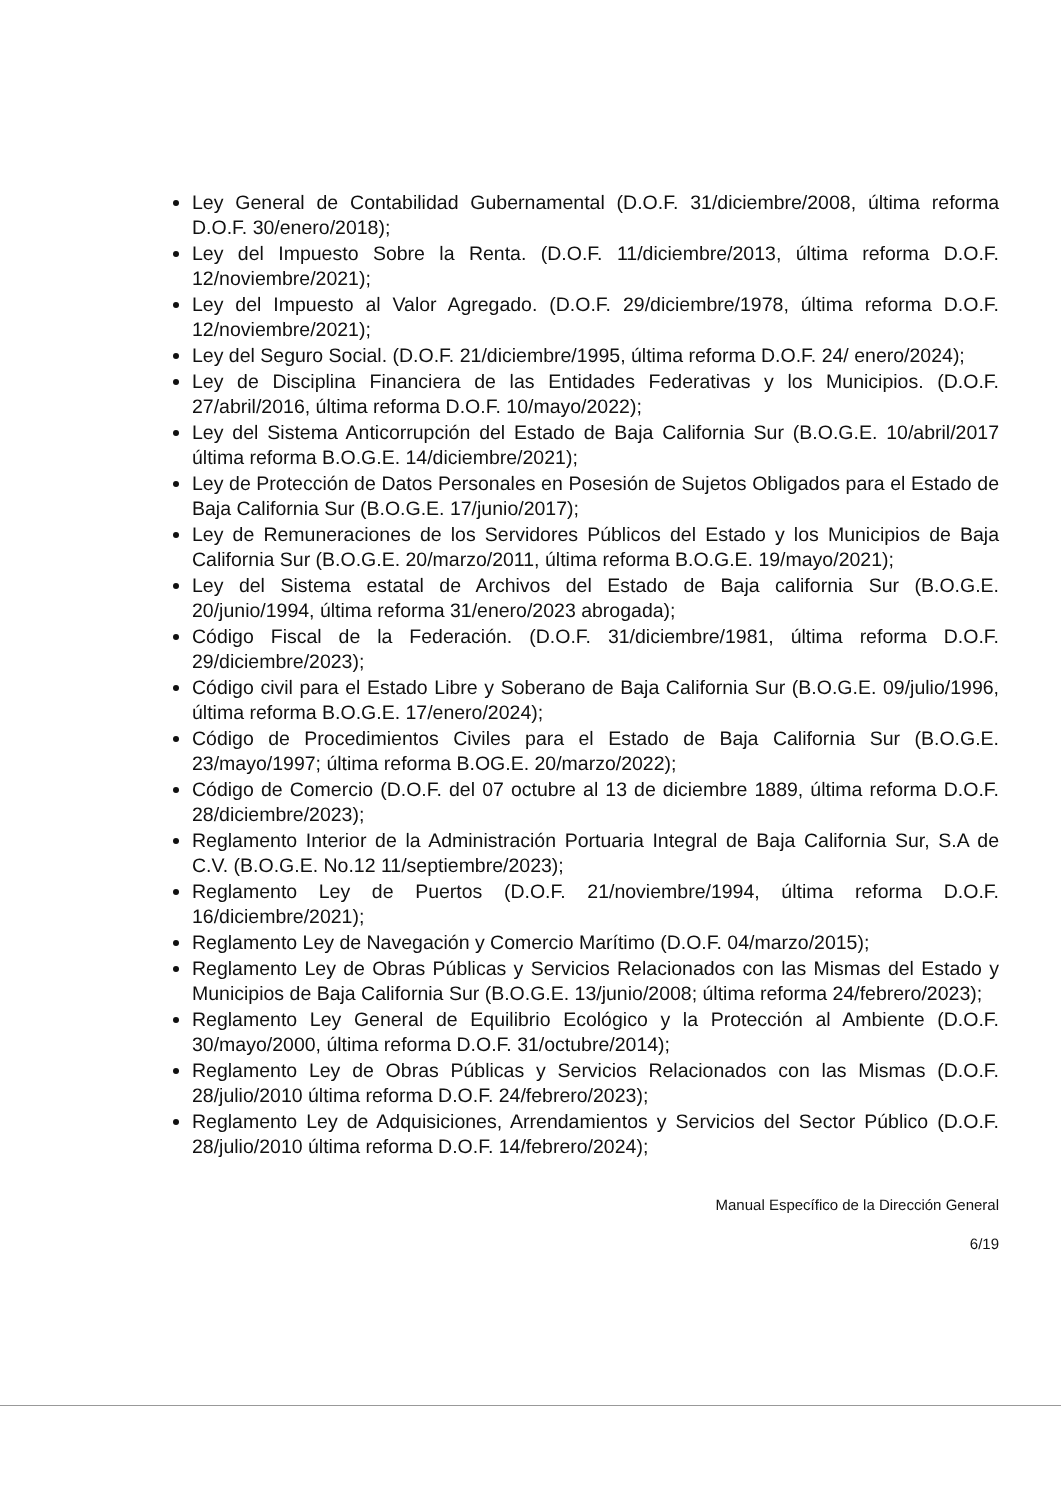Ley General de Contabilidad Gubernamental (D.O.F. 31/diciembre/2008, última reforma D.O.F. 30/enero/2018);
Ley del Impuesto Sobre la Renta. (D.O.F. 11/diciembre/2013, última reforma D.O.F. 12/noviembre/2021);
Ley del Impuesto al Valor Agregado. (D.O.F. 29/diciembre/1978, última reforma D.O.F. 12/noviembre/2021);
Ley del Seguro Social. (D.O.F. 21/diciembre/1995, última reforma D.O.F. 24/ enero/2024);
Ley de Disciplina Financiera de las Entidades Federativas y los Municipios. (D.O.F. 27/abril/2016, última reforma D.O.F. 10/mayo/2022);
Ley del Sistema Anticorrupción del Estado de Baja California Sur (B.O.G.E. 10/abril/2017 última reforma B.O.G.E. 14/diciembre/2021);
Ley de Protección de Datos Personales en Posesión de Sujetos Obligados para el Estado de Baja California Sur (B.O.G.E. 17/junio/2017);
Ley de Remuneraciones de los Servidores Públicos del Estado y los Municipios de Baja California Sur (B.O.G.E. 20/marzo/2011, última reforma B.O.G.E. 19/mayo/2021);
Ley del Sistema estatal de Archivos del Estado de Baja california Sur (B.O.G.E. 20/junio/1994, última reforma 31/enero/2023 abrogada);
Código Fiscal de la Federación. (D.O.F. 31/diciembre/1981, última reforma D.O.F. 29/diciembre/2023);
Código civil para el Estado Libre y Soberano de Baja California Sur (B.O.G.E. 09/julio/1996, última reforma B.O.G.E. 17/enero/2024);
Código de Procedimientos Civiles para el Estado de Baja California Sur (B.O.G.E. 23/mayo/1997; última reforma B.OG.E. 20/marzo/2022);
Código de Comercio (D.O.F. del 07 octubre al 13 de diciembre 1889, última reforma D.O.F. 28/diciembre/2023);
Reglamento Interior de la Administración Portuaria Integral de Baja California Sur, S.A de C.V. (B.O.G.E. No.12 11/septiembre/2023);
Reglamento Ley de Puertos (D.O.F. 21/noviembre/1994, última reforma D.O.F. 16/diciembre/2021);
Reglamento Ley de Navegación y Comercio Marítimo (D.O.F. 04/marzo/2015);
Reglamento Ley de Obras Públicas y Servicios Relacionados con las Mismas del Estado y Municipios de Baja California Sur (B.O.G.E. 13/junio/2008; última reforma 24/febrero/2023);
Reglamento Ley General de Equilibrio Ecológico y la Protección al Ambiente (D.O.F. 30/mayo/2000, última reforma D.O.F. 31/octubre/2014);
Reglamento Ley de Obras Públicas y Servicios Relacionados con las Mismas (D.O.F. 28/julio/2010 última reforma D.O.F. 24/febrero/2023);
Reglamento Ley de Adquisiciones, Arrendamientos y Servicios del Sector Público (D.O.F. 28/julio/2010 última reforma D.O.F. 14/febrero/2024);
Manual Específico de la Dirección General
6/19